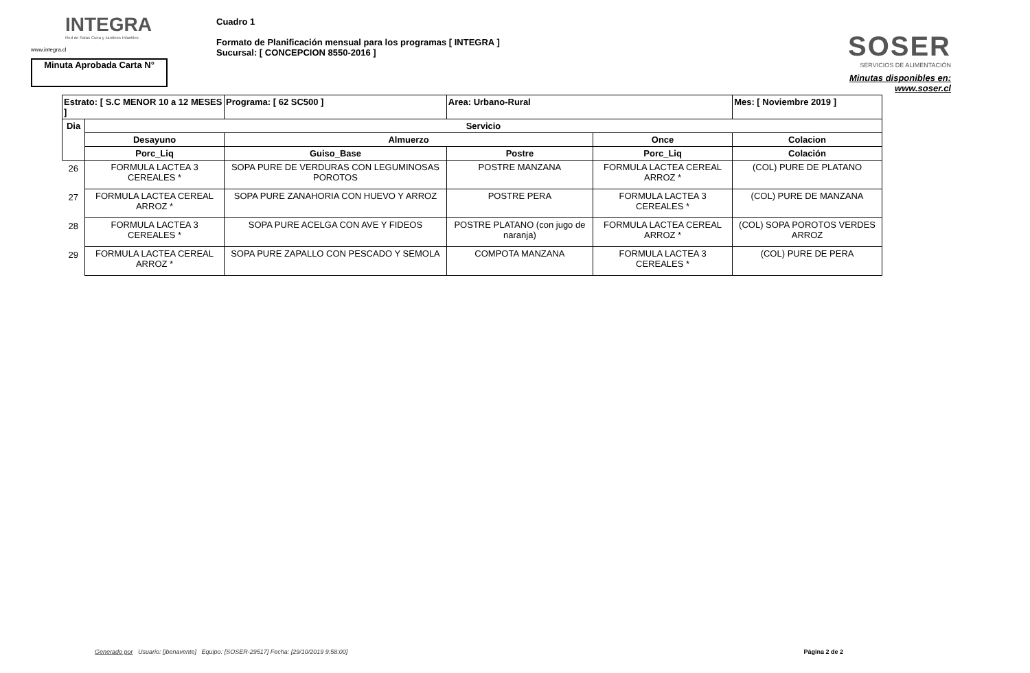INTEGRA
Red de Salas Cuna y Jardines Infantiles
www.integra.cl
Minuta Aprobada Carta N°
Cuadro 1
Formato de Planificación mensual para los programas [ INTEGRA ]
Sucursal: [ CONCEPCION 8550-2016 ]
SOSER
SERVICIOS DE ALIMENTACIÓN
Minutas disponibles en:
www.soser.cl
| Estrato: [ S.C MENOR 10 a 12 MESES ] | | Programa: [ 62 SC500 ] | Area: Urbano-Rural | | Mes: [ Noviembre 2019 ] |
| Dia | Servicio | | | | |
| | Desayuno | Almuerzo | | Once | Colacion |
| | Porc_Liq | Guiso_Base | Postre | Porc_Liq | Colación |
| 26 | FORMULA LACTEA 3 CEREALES * | SOPA PURE DE VERDURAS CON LEGUMINOSAS POROTOS | POSTRE MANZANA | FORMULA LACTEA CEREAL ARROZ * | (COL) PURE DE PLATANO |
| 27 | FORMULA LACTEA CEREAL ARROZ * | SOPA PURE ZANAHORIA CON HUEVO Y ARROZ | POSTRE PERA | FORMULA LACTEA 3 CEREALES * | (COL) PURE DE MANZANA |
| 28 | FORMULA LACTEA 3 CEREALES * | SOPA PURE ACELGA CON AVE Y FIDEOS | POSTRE PLATANO (con jugo de naranja) | FORMULA LACTEA CEREAL ARROZ * | (COL) SOPA POROTOS VERDES ARROZ |
| 29 | FORMULA LACTEA CEREAL ARROZ * | SOPA PURE ZAPALLO CON PESCADO Y SEMOLA | COMPOTA MANZANA | FORMULA LACTEA 3 CEREALES * | (COL) PURE DE PERA |
Generado por Usuario: [jbenavente] Equipo: [SOSER-29517] Fecha: [29/10/2019 9:58:00] Página 2 de 2